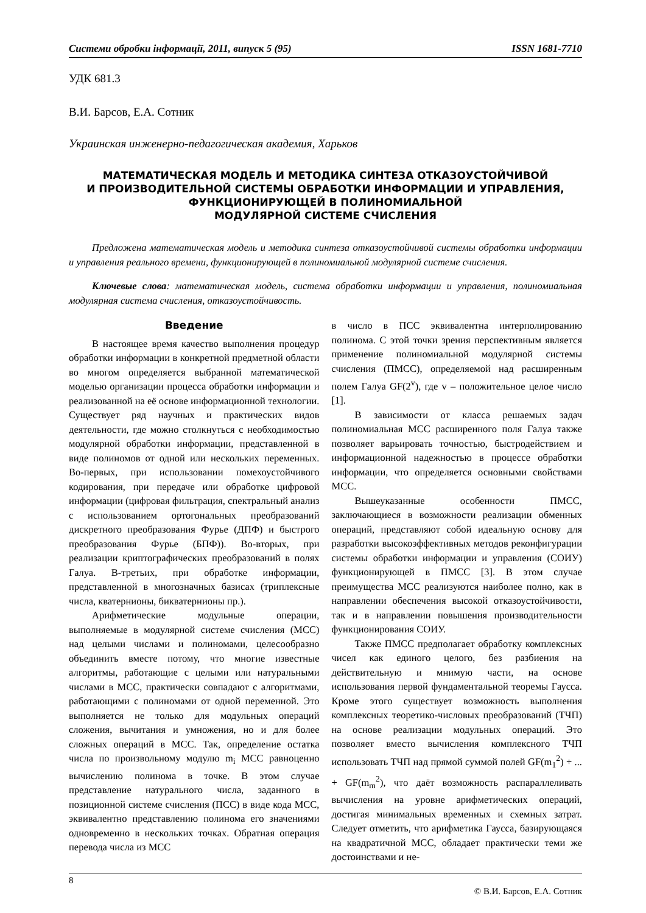Системи обробки інформації, 2011, випуск 5 (95) ISSN 1681-7710
УДК 681.3
В.И. Барсов, Е.А. Сотник
Украинская инженерно-педагогическая академия, Харьков
МАТЕМАТИЧЕСКАЯ МОДЕЛЬ И МЕТОДИКА СИНТЕЗА ОТКАЗОУСТОЙЧИВОЙ
И ПРОИЗВОДИТЕЛЬНОЙ СИСТЕМЫ ОБРАБОТКИ ИНФОРМАЦИИ И УПРАВЛЕНИЯ,
ФУНКЦИОНИРУЮЩЕЙ В ПОЛИНОМИАЛЬНОЙ
МОДУЛЯРНОЙ СИСТЕМЕ СЧИСЛЕНИЯ
Предложена математическая модель и методика синтеза отказоустойчивой системы обработки информации и управления реального времени, функционирующей в полиномиальной модулярной системе счисления.
Ключевые слова: математическая модель, система обработки информации и управления, полиномиальная модулярная система счисления, отказоустойчивость.
Введение
В настоящее время качество выполнения процедур обработки информации в конкретной предметной области во многом определяется выбранной математической моделью организации процесса обработки информации и реализованной на её основе информационной технологии. Существует ряд научных и практических видов деятельности, где можно столкнуться с необходимостью модулярной обработки информации, представленной в виде полиномов от одной или нескольких переменных. Во-первых, при использовании помехоустойчивого кодирования, при передаче или обработке цифровой информации (цифровая фильтрация, спектральный анализ с использованием ортогональных преобразований дискретного преобразования Фурье (ДПФ) и быстрого преобразования Фурье (БПФ)). Во-вторых, при реализации криптографических преобразований в полях Галуа. В-третьих, при обработке информации, представленной в многозначных базисах (триплексные числа, кватернионы, бикватернионы пр.).
Арифметические модульные операции, выполняемые в модулярной системе счисления (МСС) над целыми числами и полиномами, целесообразно объединить вместе потому, что многие известные алгоритмы, работающие с целыми или натуральными числами в МСС, практически совпадают с алгоритмами, работающими с полиномами от одной переменной. Это выполняется не только для модульных операций сложения, вычитания и умножения, но и для более сложных операций в МСС. Так, определение остатка числа по произвольному модулю m<sub>i</sub> МСС равноценно вычислению полинома в точке. В этом случае представление натурального числа, заданного в позиционной системе счисления (ПСС) в виде кода МСС, эквивалентно представлению полинома его значениями одновременно в нескольких точках. Обратная операция перевода числа из МСС
в число в ПСС эквивалентна интерполированию полинома. С этой точки зрения перспективным является применение полиномиальной модулярной системы счисления (ПМСС), определяемой над расширенным полем Галуа GF(2<sup>v</sup>), где v – положительное целое число [1].
В зависимости от класса решаемых задач полиномиальная МСС расширенного поля Галуа также позволяет варьировать точностью, быстродействием и информационной надежностью в процессе обработки информации, что определяется основными свойствами МСС.
Вышеуказанные особенности ПМСС, заключающиеся в возможности реализации обменных операций, представляют собой идеальную основу для разработки высокоэффективных методов реконфигурации системы обработки информации и управления (СОИУ) функционирующей в ПМСС [3]. В этом случае преимущества МСС реализуются наиболее полно, как в направлении обеспечения высокой отказоустойчивости, так и в направлении повышения производительности функционирования СОИУ.
Также ПМСС предполагает обработку комплексных чисел как единого целого, без разбиения на действительную и мнимую части, на основе использования первой фундаментальной теоремы Гаусса. Кроме этого существует возможность выполнения комплексных теоретико-числовых преобразований (ТЧП) на основе реализации модульных операций. Это позволяет вместо вычисления комплексного ТЧП использовать ТЧП над прямой суммой полей GF(m<sub>1</sub><sup>2</sup>) + ... + GF(m<sub>m</sub><sup>2</sup>), что даёт возможность распараллеливать вычисления на уровне арифметических операций, достигая минимальных временных и схемных затрат. Следует отметить, что арифметика Гаусса, базирующаяся на квадратичной МСС, обладает практически теми же достоинствами и не-
8 © В.И. Барсов, Е.А. Сотник